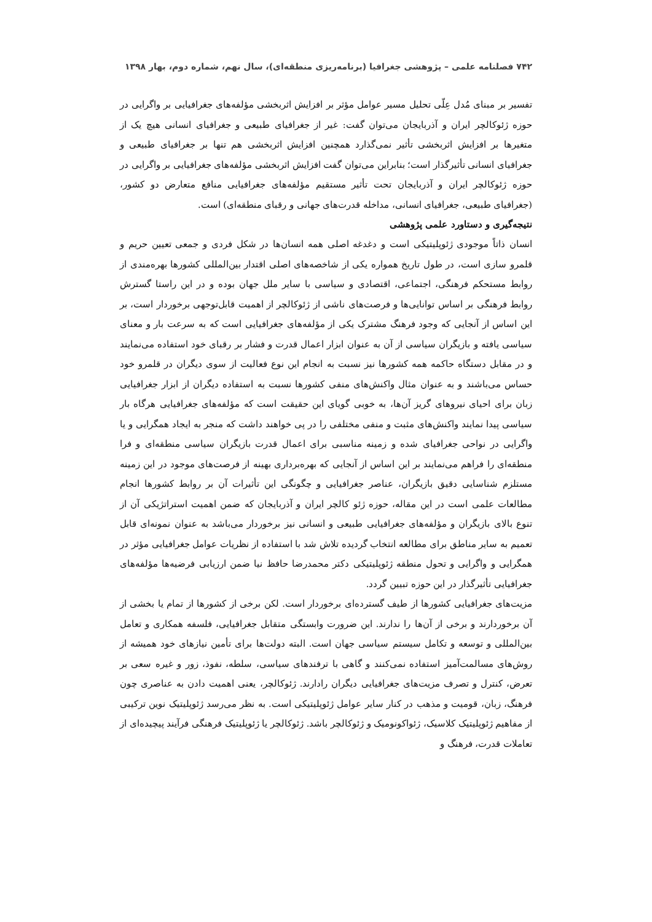۷۴۲ فصلنامه علمی – پژوهشی جغرافیا (برنامه‌ریزی منطقه‌ای)، سال نهم، شماره دوم، بهار ۱۳۹۸
تفسیر بر مبنای مُدل عِلّی تحلیل مسیر عوامل مؤثر بر افزایش اثربخشی مؤلفه‌های جغرافیایی بر واگرایی در حوزه ژئوکالچر ایران و آذربایجان می‌توان گفت: غیر از جغرافیای طبیعی و جغرافیای انسانی هیچ یک از متغیرها بر افزایش اثربخشی تأثیر نمی‌گذارد همچنین افزایش اثربخشی هم تنها بر جغرافیای طبیعی و جغرافیای انسانی تأثیرگذار است؛ بنابراین می‌توان گفت افزایش اثربخشی مؤلفه‌های جغرافیایی بر واگرایی در حوزه ژئوکالچر ایران و آذربایجان تحت تأثیر مستقیم مؤلفه‌های جغرافیایی منافع متعارض دو کشور، (جغرافیای طبیعی، جغرافیای انسانی، مداخله قدرت‌های جهانی و رقبای منطقه‌ای) است.
نتیجه‌گیری و دستاورد علمی پژوهشی
انسان ذاتاً موجودی ژئوپلیتیکی است و دغدغه اصلی همه انسان‌ها در شکل فردی و جمعی تعیین حریم و قلمرو سازی است، در طول تاریخ همواره یکی از شاخصه‌های اصلی اقتدار بین‌المللی کشورها بهره‌مندی از روابط مستحکم فرهنگی، اجتماعی، اقتصادی و سیاسی با سایر ملل جهان بوده و در این راستا گسترش روابط فرهنگی بر اساس توانایی‌ها و فرصت‌های ناشی از ژئوکالچر از اهمیت قابل‌توجهی برخوردار است، بر این اساس از آنجایی که وجود فرهنگ مشترک یکی از مؤلفه‌های جغرافیایی است که به سرعت بار و معنای سیاسی یافته و بازیگران سیاسی از آن به عنوان ابزار اعمال قدرت و فشار بر رقبای خود استفاده می‌نمایند و در مقابل دستگاه حاکمه همه کشورها نیز نسبت به انجام این نوع فعالیت از سوی دیگران در قلمرو خود حساس می‌باشند و به عنوان مثال واکنش‌های منفی کشورها نسبت به استفاده دیگران از ابزار جغرافیایی زبان برای احیای نیروهای گریز آن‌ها، به خوبی گویای این حقیقت است که مؤلفه‌های جغرافیایی هرگاه بار سیاسی پیدا نمایند واکنش‌های مثبت و منفی مختلفی را در پی خواهند داشت که منجر به ایجاد همگرایی و یا واگرایی در نواحی جغرافیای شده و زمینه مناسبی برای اعمال قدرت بازیگران سیاسی منطقه‌ای و فرا منطقه‌ای را فراهم می‌نمایند بر این اساس از آنجایی که بهره‌برداری بهینه از فرصت‌های موجود در این زمینه مستلزم شناسایی دقیق بازیگران، عناصر جغرافیایی و چگونگی این تأثیرات آن بر روابط کشورها انجام مطالعات علمی است در این مقاله، حوزه ژئو کالچر ایران و آذربایجان که ضمن اهمیت استراتژیکی آن از تنوع بالای بازیگران و مؤلفه‌های جغرافیایی طبیعی و انسانی نیز برخوردار می‌باشد به عنوان نمونه‌ای قابل تعمیم به سایر مناطق برای مطالعه انتخاب گردیده تلاش شد با استفاده از نظریات عوامل جغرافیایی مؤثر در همگرایی و واگرایی و تحول منطقه ژئوپلیتیکی دکتر محمدرضا حافظ نیا ضمن ارزیابی فرضیه‌ها مؤلفه‌های جغرافیایی تأثیرگذار در این حوزه تبیین گردد.
مزیت‌های جغرافیایی کشورها از طیف گسترده‌ای برخوردار است. لکن برخی از کشورها از تمام یا بخشی از آن برخوردارند و برخی از آن‌ها را ندارند. این ضرورت وابستگی متقابل جغرافیایی، فلسفه همکاری و تعامل بین‌المللی و توسعه و تکامل سیستم سیاسی جهان است. البته دولت‌ها برای تأمین نیازهای خود همیشه از روش‌های مسالمت‌آمیز استفاده نمی‌کنند و گاهی با ترفندهای سیاسی، سلطه، نفوذ، زور و غیره سعی بر تعرض، کنترل و تصرف مزیت‌های جغرافیایی دیگران رادارند. ژئوکالچر، یعنی اهمیت دادن به عناصری چون فرهنگ، زبان، قومیت و مذهب در کنار سایر عوامل ژئوپلیتیکی است. به نظر می‌رسد ژئوپلیتیک نوین ترکیبی از مفاهیم ژئوپلیتیک کلاسیک، ژئواکونومیک و ژئوکالچر باشد. ژئوکالچر یا ژئوپلیتیک فرهنگی فرآیند پیچیده‌ای از تعاملات قدرت، فرهنگ و